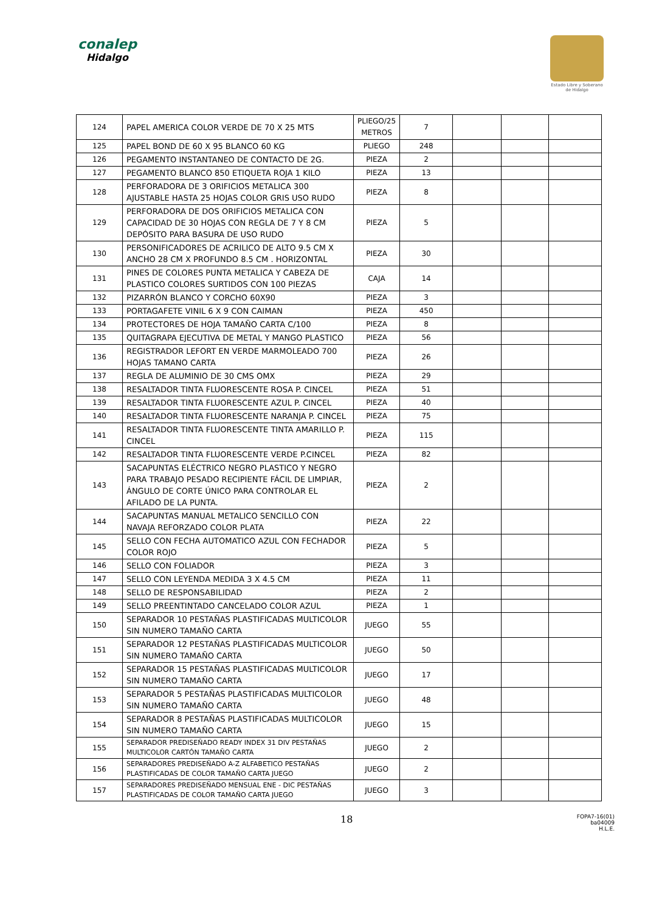conalep
Hidalgo
Estado Libre y Soberano de Hidalgo
| 124 | PAPEL AMERICA COLOR VERDE DE 70 X 25 MTS | PLIEGO/25 METROS | 7 | | | |
| 125 | PAPEL BOND DE 60 X 95 BLANCO 60 KG | PLIEGO | 248 | | | |
| 126 | PEGAMENTO INSTANTANEO DE CONTACTO DE 2G. | PIEZA | 2 | | | |
| 127 | PEGAMENTO BLANCO 850 ETIQUETA ROJA 1 KILO | PIEZA | 13 | | | |
| 128 | PERFORADORA DE 3 ORIFICIOS METALICA 300 AJUSTABLE HASTA 25 HOJAS COLOR GRIS USO RUDO | PIEZA | 8 | | | |
| 129 | PERFORADORA DE DOS ORIFICIOS METALICA CON CAPACIDAD DE 30 HOJAS CON REGLA DE 7 Y 8 CM DEPÓSITO PARA BASURA DE USO RUDO | PIEZA | 5 | | | |
| 130 | PERSONIFICADORES DE ACRILICO DE ALTO 9.5 CM X ANCHO 28 CM X PROFUNDO 8.5 CM . HORIZONTAL | PIEZA | 30 | | | |
| 131 | PINES DE COLORES PUNTA METALICA Y CABEZA DE PLASTICO COLORES SURTIDOS CON 100 PIEZAS | CAJA | 14 | | | |
| 132 | PIZARRÓN BLANCO Y CORCHO 60X90 | PIEZA | 3 | | | |
| 133 | PORTAGAFETE VINIL 6 X 9 CON CAIMAN | PIEZA | 450 | | | |
| 134 | PROTECTORES DE HOJA TAMAÑO CARTA C/100 | PIEZA | 8 | | | |
| 135 | QUITAGRAPA EJECUTIVA DE METAL Y MANGO PLASTICO | PIEZA | 56 | | | |
| 136 | REGISTRADOR LEFORT EN VERDE MARMOLEADO 700 HOJAS TAMANO CARTA | PIEZA | 26 | | | |
| 137 | REGLA DE ALUMINIO DE 30 CMS OMX | PIEZA | 29 | | | |
| 138 | RESALTADOR TINTA FLUORESCENTE ROSA P. CINCEL | PIEZA | 51 | | | |
| 139 | RESALTADOR TINTA FLUORESCENTE AZUL P. CINCEL | PIEZA | 40 | | | |
| 140 | RESALTADOR TINTA FLUORESCENTE NARANJA P. CINCEL | PIEZA | 75 | | | |
| 141 | RESALTADOR TINTA FLUORESCENTE TINTA AMARILLO P. CINCEL | PIEZA | 115 | | | |
| 142 | RESALTADOR TINTA FLUORESCENTE VERDE P.CINCEL | PIEZA | 82 | | | |
| 143 | SACAPUNTAS ELÉCTRICO NEGRO PLASTICO Y NEGRO PARA TRABAJO PESADO RECIPIENTE FÁCIL DE LIMPIAR, ÁNGULO DE CORTE ÚNICO PARA CONTROLAR EL AFILADO DE LA PUNTA. | PIEZA | 2 | | | |
| 144 | SACAPUNTAS MANUAL METALICO SENCILLO CON NAVAJA REFORZADO COLOR PLATA | PIEZA | 22 | | | |
| 145 | SELLO CON FECHA AUTOMATICO AZUL CON FECHADOR COLOR ROJO | PIEZA | 5 | | | |
| 146 | SELLO CON FOLIADOR | PIEZA | 3 | | | |
| 147 | SELLO CON LEYENDA MEDIDA 3 X 4.5 CM | PIEZA | 11 | | | |
| 148 | SELLO DE RESPONSABILIDAD | PIEZA | 2 | | | |
| 149 | SELLO PREENTINTADO CANCELADO COLOR AZUL | PIEZA | 1 | | | |
| 150 | SEPARADOR 10 PESTAÑAS PLASTIFICADAS MULTICOLOR SIN NUMERO TAMAÑO CARTA | JUEGO | 55 | | | |
| 151 | SEPARADOR 12 PESTAÑAS PLASTIFICADAS MULTICOLOR SIN NUMERO TAMAÑO CARTA | JUEGO | 50 | | | |
| 152 | SEPARADOR 15 PESTAÑAS PLASTIFICADAS MULTICOLOR SIN NUMERO TAMAÑO CARTA | JUEGO | 17 | | | |
| 153 | SEPARADOR 5 PESTAÑAS PLASTIFICADAS MULTICOLOR SIN NUMERO TAMAÑO CARTA | JUEGO | 48 | | | |
| 154 | SEPARADOR 8 PESTAÑAS PLASTIFICADAS MULTICOLOR SIN NUMERO TAMAÑO CARTA | JUEGO | 15 | | | |
| 155 | SEPARADOR PREDISEÑADO READY INDEX 31 DIV PESTAÑAS MULTICOLOR CARTÓN TAMAÑO CARTA | JUEGO | 2 | | | |
| 156 | SEPARADORES PREDISEÑADO A-Z ALFABETICO PESTAÑAS PLASTIFICADAS DE COLOR TAMAÑO CARTA JUEGO | JUEGO | 2 | | | |
| 157 | SEPARADORES PREDISEÑADO MENSUAL ENE - DIC PESTAÑAS PLASTIFICADAS DE COLOR TAMAÑO CARTA JUEGO | JUEGO | 3 | | | |
18
FOPA7-16(01)
ba04009
H.L.E.